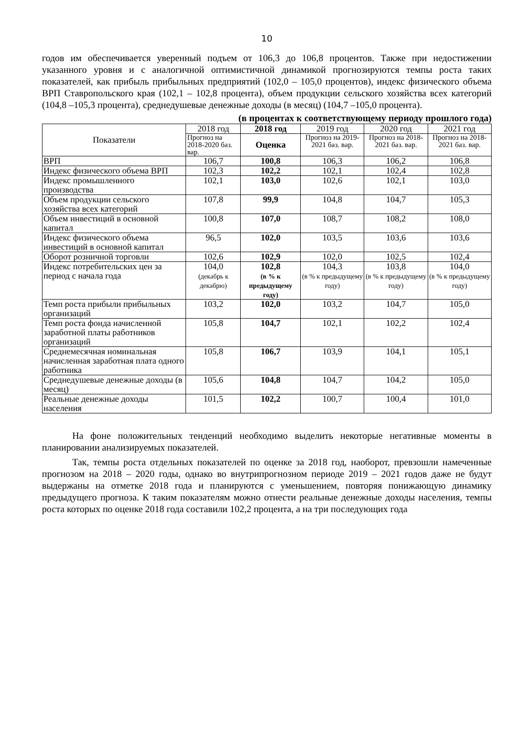10
годов им обеспечивается уверенный подъем от 106,3 до 106,8 процентов. Также при недостижении указанного уровня и с аналогичной оптимистичной динамикой прогнозируются темпы роста таких показателей, как прибыль прибыльных предприятий (102,0 – 105,0 процентов), индекс физического объема ВРП Ставропольского края (102,1 – 102,8 процента), объем продукции сельского хозяйства всех категорий (104,8 –105,3 процента), среднедушевые денежные доходы (в месяц) (104,7 –105,0 процента).
(в процентах к соответствующему периоду прошлого года)
| Показатели | 2018 год | 2018 год | 2019 год | 2020 год | 2021 год |
| --- | --- | --- | --- | --- | --- |
| | Прогноз на 2018-2020 баз. вар. | Оценка | Прогноз на 2019-2021 баз. вар. | Прогноз на 2018-2021 баз. вар. | Прогноз на 2018-2021 баз. вар. |
| ВРП | 106,7 | 100,8 | 106,3 | 106,2 | 106,8 |
| Индекс физического объема ВРП | 102,3 | 102,2 | 102,1 | 102,4 | 102,8 |
| Индекс промышленного производства | 102,1 | 103,0 | 102,6 | 102,1 | 103,0 |
| Объем продукции сельского хозяйства всех категорий | 107,8 | 99,9 | 104,8 | 104,7 | 105,3 |
| Объем инвестиций в основной капитал | 100,8 | 107,0 | 108,7 | 108,2 | 108,0 |
| Индекс физического объема инвестиций в основной капитал | 96,5 | 102,0 | 103,5 | 103,6 | 103,6 |
| Оборот розничной торговли | 102,6 | 102,9 | 102,0 | 102,5 | 102,4 |
| Индекс потребительских цен за период с начала года | 104,0 (декабрь к декабрю) | 102,8 (в % к предыдущему году) | 104,3 (в % к предыдущему году) | 103,8 (в % к предыдущему году) | 104,0 (в % к предыдущему году) |
| Темп роста прибыли прибыльных организаций | 103,2 | 102,0 | 103,2 | 104,7 | 105,0 |
| Темп роста фонда начисленной заработной платы работников организаций | 105,8 | 104,7 | 102,1 | 102,2 | 102,4 |
| Среднемесячная номинальная начисленная заработная плата одного работника | 105,8 | 106,7 | 103,9 | 104,1 | 105,1 |
| Среднедушевые денежные доходы (в месяц) | 105,6 | 104,8 | 104,7 | 104,2 | 105,0 |
| Реальные денежные доходы населения | 101,5 | 102,2 | 100,7 | 100,4 | 101,0 |
На фоне положительных тенденций необходимо выделить некоторые негативные моменты в планировании анализируемых показателей.
Так, темпы роста отдельных показателей по оценке за 2018 год, наоборот, превзошли намеченные прогнозом на 2018 – 2020 годы, однако во внутрипрогнозном периоде 2019 – 2021 годов даже не будут выдержаны на отметке 2018 года и планируются с уменьшением, повторяя понижающую динамику предыдущего прогноза. К таким показателям можно отнести реальные денежные доходы населения, темпы роста которых по оценке 2018 года составили 102,2 процента, а на три последующих года